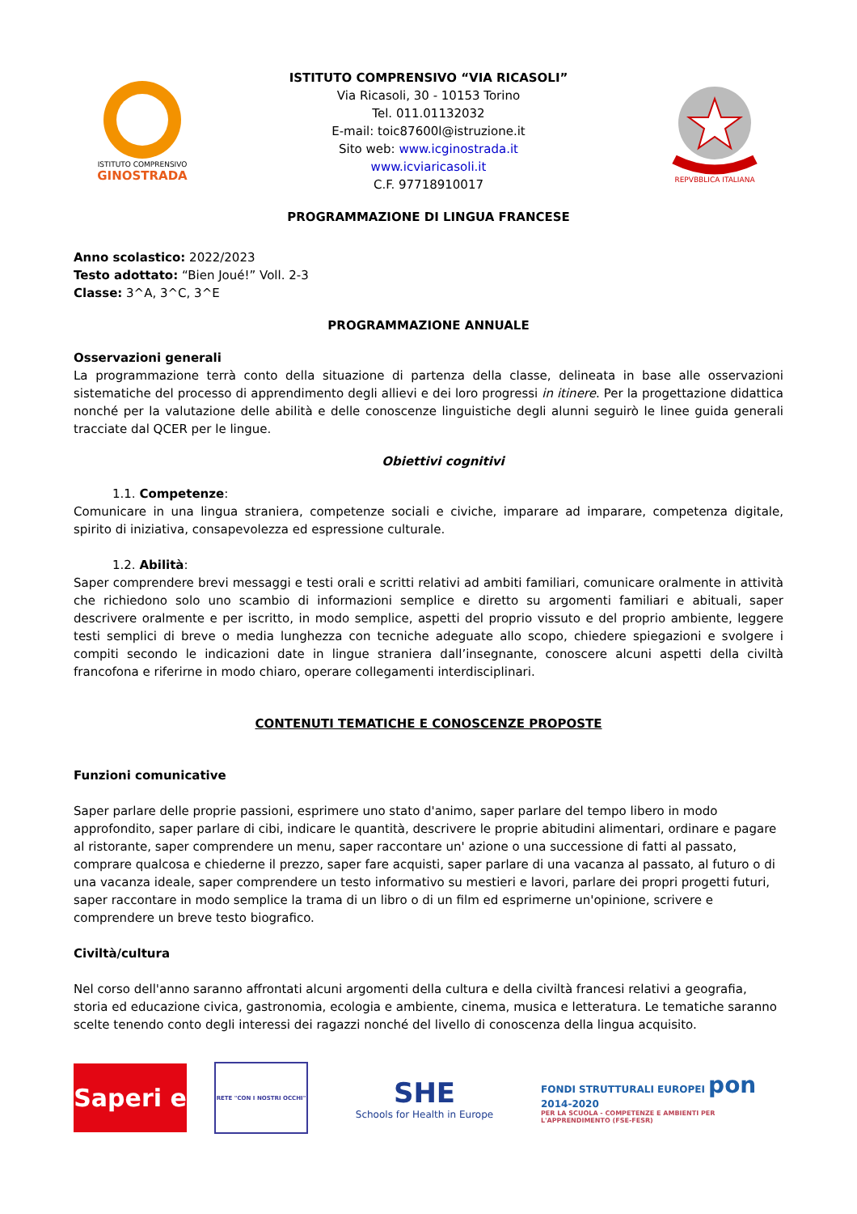ISTITUTO COMPRENSIVO
GINOSTRADA
ISTITUTO COMPRENSIVO “VIA RICASOLI”
Via Ricasoli, 30 - 10153 Torino
Tel. 011.01132032
E-mail: toic87600l@istruzione.it
Sito web: www.icginostrada.it
www.icviaricasoli.it
C.F. 97718910017
REPVBBLICA ITALIANA
PROGRAMMAZIONE DI LINGUA FRANCESE
Anno scolastico: 2022/2023
Testo adottato: “Bien Joué!” Voll. 2-3
Classe: 3^A, 3^C, 3^E
PROGRAMMAZIONE ANNUALE
Osservazioni generali
La programmazione terrà conto della situazione di partenza della classe, delineata in base alle osservazioni sistematiche del processo di apprendimento degli allievi e dei loro progressi in itinere. Per la progettazione didattica nonché per la valutazione delle abilità e delle conoscenze linguistiche degli alunni seguirò le linee guida generali tracciate dal QCER per le lingue.
Obiettivi cognitivi
1.1. Competenze:
Comunicare in una lingua straniera, competenze sociali e civiche, imparare ad imparare, competenza digitale, spirito di iniziativa, consapevolezza ed espressione culturale.
1.2. Abilità:
Saper comprendere brevi messaggi e testi orali e scritti relativi ad ambiti familiari, comunicare oralmente in attività che richiedono solo uno scambio di informazioni semplice e diretto su argomenti familiari e abituali, saper descrivere oralmente e per iscritto, in modo semplice, aspetti del proprio vissuto e del proprio ambiente, leggere testi semplici di breve o media lunghezza con tecniche adeguate allo scopo, chiedere spiegazioni e svolgere i compiti secondo le indicazioni date in lingue straniera dall’insegnante, conoscere alcuni aspetti della civiltà francofona e riferirne in modo chiaro, operare collegamenti interdisciplinari.
CONTENUTI TEMATICHE E CONOSCENZE PROPOSTE
Funzioni comunicative
Saper parlare delle proprie passioni, esprimere uno stato d'animo, saper parlare del tempo libero in modo approfondito, saper parlare di cibi, indicare le quantità, descrivere le proprie abitudini alimentari, ordinare e pagare al ristorante, saper comprendere un menu, saper raccontare un' azione o una successione di fatti al passato, comprare qualcosa e chiederne il prezzo, saper fare acquisti, saper parlare di una vacanza al passato, al futuro o di una vacanza ideale, saper comprendere un testo informativo su mestieri e lavori, parlare dei propri progetti futuri, saper raccontare in modo semplice la trama di un libro o di un film ed esprimerne un'opinione, scrivere e comprendere un breve testo biografico.
Civiltà/cultura
Nel corso dell'anno saranno affrontati alcuni argomenti della cultura e della civiltà francesi relativi a geografia, storia ed educazione civica, gastronomia, ecologia e ambiente, cinema, musica e letteratura. Le tematiche saranno scelte tenendo conto degli interessi dei ragazzi nonché del livello di conoscenza della lingua acquisito.
Saperi e
RETE "CON I NOSTRI OCCHI"
SHE
Schools for Health in Europe
FONDI STRUTTURALI EUROPEI pon 2014-2020
PER LA SCUOLA - COMPETENZE E AMBIENTI PER L'APPRENDIMENTO (FSE-FESR)